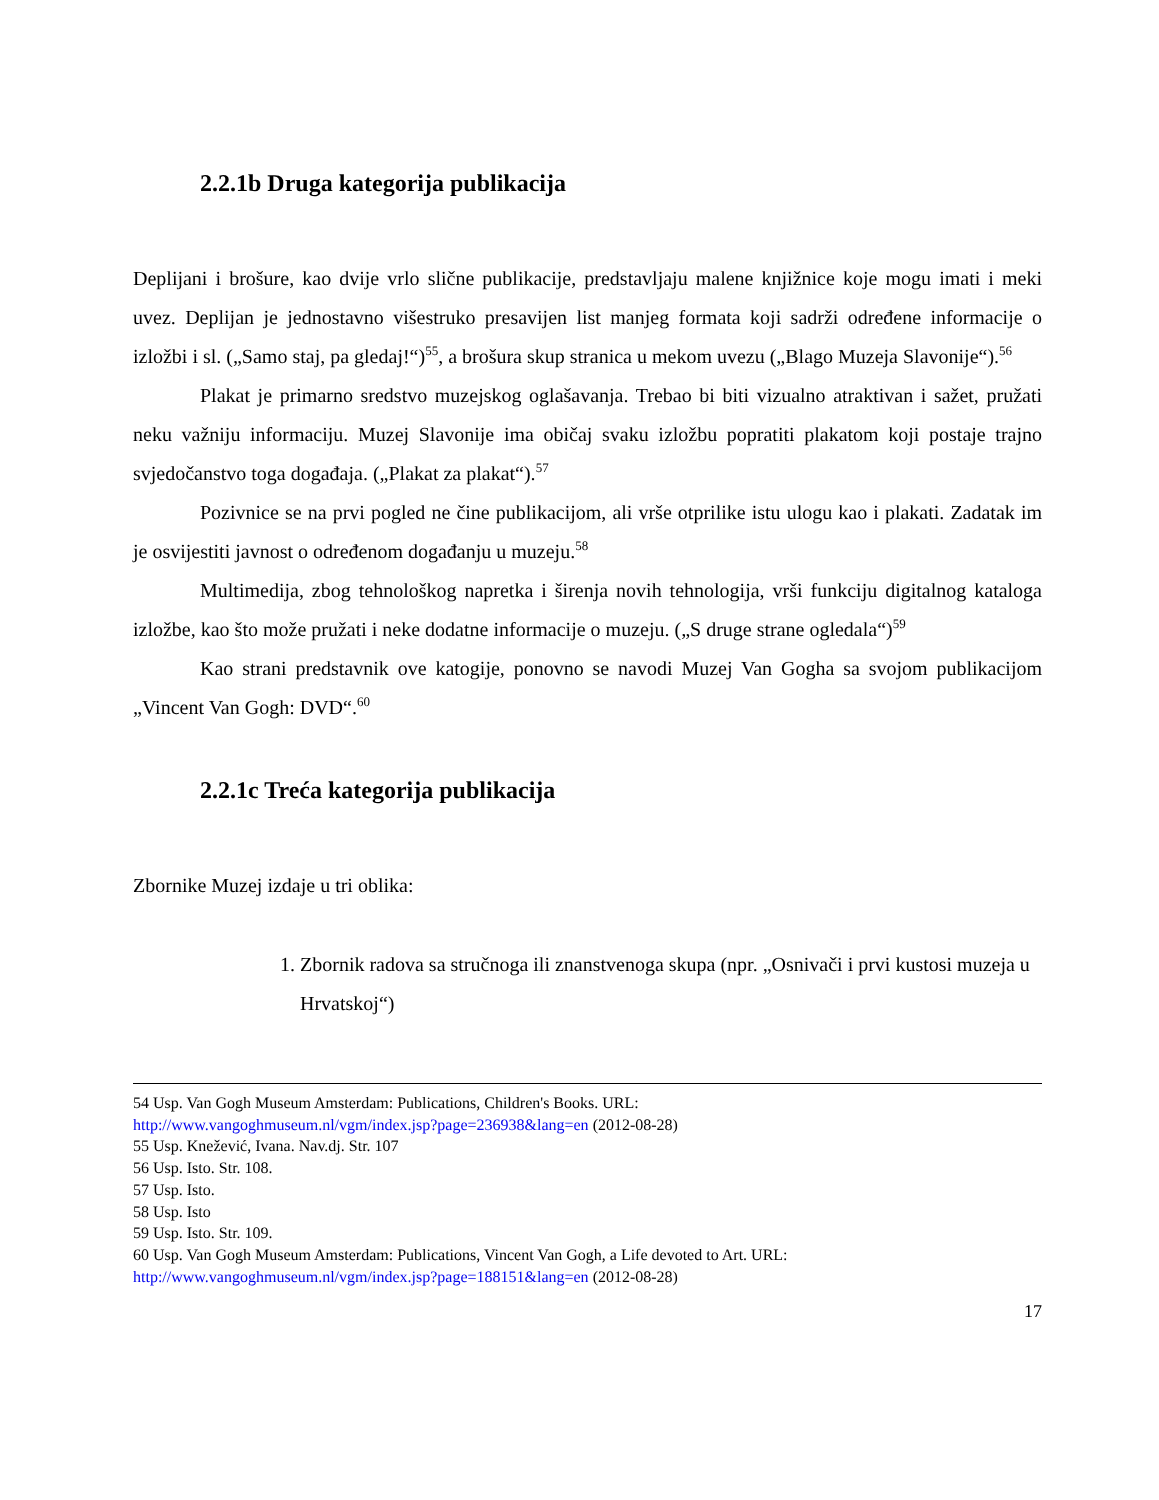2.2.1b Druga kategorija publikacija
Deplijani i brošure, kao dvije vrlo slične publikacije, predstavljaju malene knjižnice koje mogu imati i meki uvez. Deplijan je jednostavno višestruko presavijen list manjeg formata koji sadrži određene informacije o izložbi i sl. („Samo staj, pa gledaj!“)<sup>55</sup>, a brošura skup stranica u mekom uvezu („Blago Muzeja Slavonije“).<sup>56</sup>
Plakat je primarno sredstvo muzejskog oglašavanja. Trebao bi biti vizualno atraktivan i sažet, pružati neku važniju informaciju. Muzej Slavonije ima običaj svaku izložbu popratiti plakatom koji postaje trajno svjedočanstvo toga događaja. („Plakat za plakat“).<sup>57</sup>
Pozivnice se na prvi pogled ne čine publikacijom, ali vrše otprilike istu ulogu kao i plakati. Zadatak im je osvijestiti javnost o određenom događanju u muzeju.<sup>58</sup>
Multimedija, zbog tehnološkog napretka i širenja novih tehnologija, vrši funkciju digitalnog kataloga izložbe, kao što može pružati i neke dodatne informacije o muzeju. („S druge strane ogledala“)<sup>59</sup>
Kao strani predstavnik ove katogije, ponovno se navodi Muzej Van Gogha sa svojom publikacijom „Vincent Van Gogh: DVD“.<sup>60</sup>
2.2.1c Treća kategorija publikacija
Zbornike Muzej izdaje u tri oblika:
1. Zbornik radova sa stručnoga ili znanstvenoga skupa (npr. „Osnivači i prvi kustosi muzeja u Hrvatskoj“)
54 Usp. Van Gogh Museum Amsterdam: Publications, Children's Books. URL:
http://www.vangoghmuseum.nl/vgm/index.jsp?page=236938&lang=en (2012-08-28)
55 Usp. Knežević, Ivana. Nav.dj. Str. 107
56 Usp. Isto. Str. 108.
57 Usp. Isto.
58 Usp. Isto
59 Usp. Isto. Str. 109.
60 Usp. Van Gogh Museum Amsterdam: Publications, Vincent Van Gogh, a Life devoted to Art. URL:
http://www.vangoghmuseum.nl/vgm/index.jsp?page=188151&lang=en (2012-08-28)
17